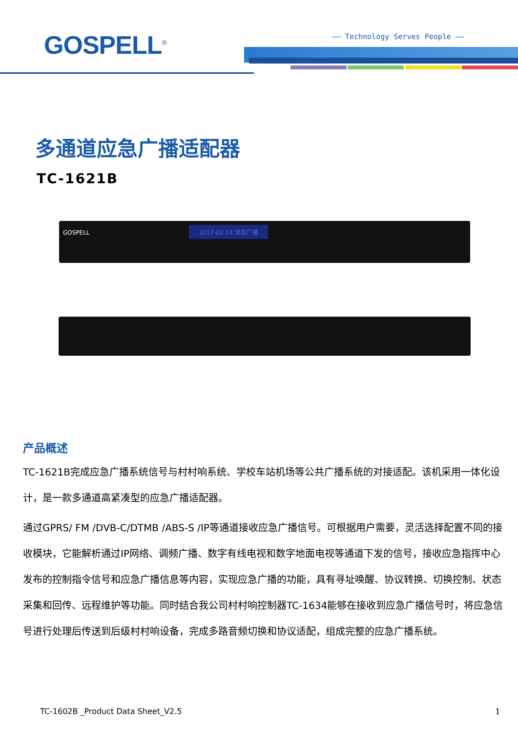GOSPELL<sup>®</sup> —— Technology Serves People ——
多通道应急广播适配器
TC-1621B
GOSPELL 2017-02-14 常态广播
产品概述
TC-1621B完成应急广播系统信号与村村响系统、学校车站机场等公共广播系统的对接适配。该机采用一体化设计，是一款多通道高紧凑型的应急广播适配器。
通过GPRS/ FM /DVB-C/DTMB /ABS-S /IP等通道接收应急广播信号。可根据用户需要，灵活选择配置不同的接收模块，它能解析通过IP网络、调频广播、数字有线电视和数字地面电视等通道下发的信号，接收应急指挥中心发布的控制指令信号和应急广播信息等内容，实现应急广播的功能，具有寻址唤醒、协议转换、切换控制、状态采集和回传、远程维护等功能。同时结合我公司村村响控制器TC-1634能够在接收到应急广播信号时，将应急信号进行处理后传送到后级村村响设备，完成多路音频切换和协议适配，组成完整的应急广播系统。
TC-1602B _Product Data Sheet_V2.5
1